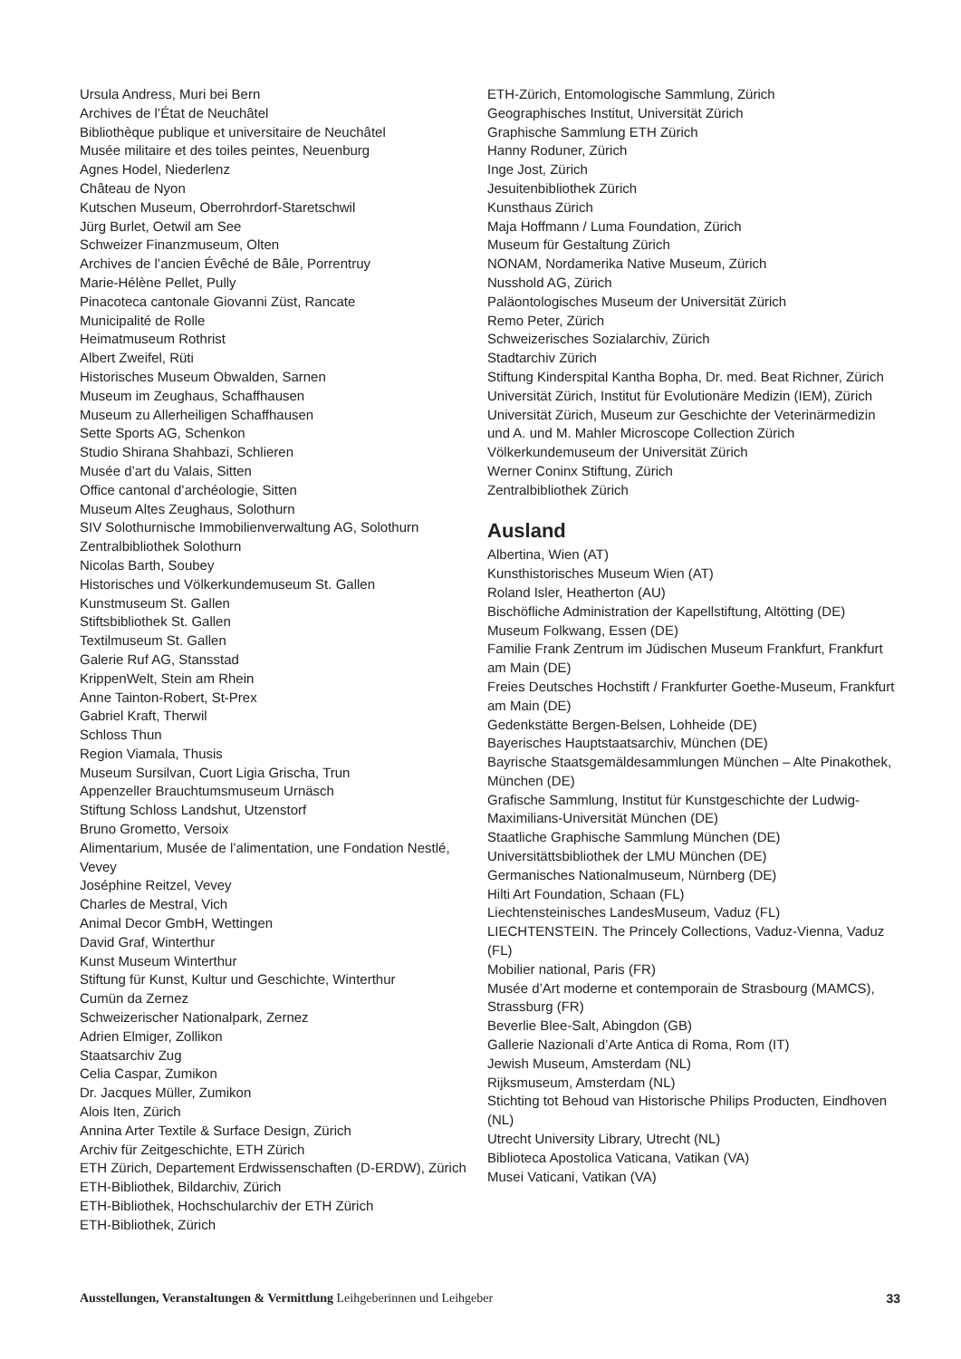Ursula Andress, Muri bei Bern
Archives de l’État de Neuchâtel
Bibliothèque publique et universitaire de Neuchâtel
Musée militaire et des toiles peintes, Neuenburg
Agnes Hodel, Niederlenz
Château de Nyon
Kutschen Museum, Oberrohrdorf-Staretschwil
Jürg Burlet, Oetwil am See
Schweizer Finanzmuseum, Olten
Archives de l’ancien Évêché de Bâle, Porrentruy
Marie-Hélène Pellet, Pully
Pinacoteca cantonale Giovanni Züst, Rancate
Municipalité de Rolle
Heimatmuseum Rothrist
Albert Zweifel, Rüti
Historisches Museum Obwalden, Sarnen
Museum im Zeughaus, Schaffhausen
Museum zu Allerheiligen Schaffhausen
Sette Sports AG, Schenkon
Studio Shirana Shahbazi, Schlieren
Musée d’art du Valais, Sitten
Office cantonal d’archéologie, Sitten
Museum Altes Zeughaus, Solothurn
SIV Solothurnische Immobilienverwaltung AG, Solothurn
Zentralbibliothek Solothurn
Nicolas Barth, Soubey
Historisches und Völkerkundemuseum St. Gallen
Kunstmuseum St. Gallen
Stiftsbibliothek St. Gallen
Textilmuseum St. Gallen
Galerie Ruf AG, Stansstad
KrippenWelt, Stein am Rhein
Anne Tainton-Robert, St-Prex
Gabriel Kraft, Therwil
Schloss Thun
Region Viamala, Thusis
Museum Sursilvan, Cuort Ligia Grischa, Trun
Appenzeller Brauchtumsmuseum Urnäsch
Stiftung Schloss Landshut, Utzenstorf
Bruno Grometto, Versoix
Alimentarium, Musée de l’alimentation, une Fondation Nestlé, Vevey
Joséphine Reitzel, Vevey
Charles de Mestral, Vich
Animal Decor GmbH, Wettingen
David Graf, Winterthur
Kunst Museum Winterthur
Stiftung für Kunst, Kultur und Geschichte, Winterthur
Cumün da Zernez
Schweizerischer Nationalpark, Zernez
Adrien Elmiger, Zollikon
Staatsarchiv Zug
Celia Caspar, Zumikon
Dr. Jacques Müller, Zumikon
Alois Iten, Zürich
Annina Arter Textile & Surface Design, Zürich
Archiv für Zeitgeschichte, ETH Zürich
ETH Zürich, Departement Erdwissenschaften (D-ERDW), Zürich
ETH-Bibliothek, Bildarchiv, Zürich
ETH-Bibliothek, Hochschularchiv der ETH Zürich
ETH-Bibliothek, Zürich
ETH-Zürich, Entomologische Sammlung, Zürich
Geographisches Institut, Universität Zürich
Graphische Sammlung ETH Zürich
Hanny Roduner, Zürich
Inge Jost, Zürich
Jesuitenbibliothek Zürich
Kunsthaus Zürich
Maja Hoffmann / Luma Foundation, Zürich
Museum für Gestaltung Zürich
NONAM, Nordamerika Native Museum, Zürich
Nusshold AG, Zürich
Paläontologisches Museum der Universität Zürich
Remo Peter, Zürich
Schweizerisches Sozialarchiv, Zürich
Stadtarchiv Zürich
Stiftung Kinderspital Kantha Bopha, Dr. med. Beat Richner, Zürich
Universität Zürich, Institut für Evolutionäre Medizin (IEM), Zürich
Universität Zürich, Museum zur Geschichte der Veterinärmedizin und A. und M. Mahler Microscope Collection Zürich
Völkerkundemuseum der Universität Zürich
Werner Coninx Stiftung, Zürich
Zentralbibliothek Zürich
Ausland
Albertina, Wien (AT)
Kunsthistorisches Museum Wien (AT)
Roland Isler, Heatherton (AU)
Bischöfliche Administration der Kapellstiftung, Altötting (DE)
Museum Folkwang, Essen (DE)
Familie Frank Zentrum im Jüdischen Museum Frankfurt, Frankfurt am Main (DE)
Freies Deutsches Hochstift / Frankfurter Goethe-Museum, Frankfurt am Main (DE)
Gedenkstätte Bergen-Belsen, Lohheide (DE)
Bayerisches Hauptstaatsarchiv, München (DE)
Bayrische Staatsgemäldesammlungen München – Alte Pinakothek, München (DE)
Grafische Sammlung, Institut für Kunstgeschichte der Ludwig-Maximilians-Universität München (DE)
Staatliche Graphische Sammlung München (DE)
Universitättsbibliothek der LMU München (DE)
Germanisches Nationalmuseum, Nürnberg (DE)
Hilti Art Foundation, Schaan (FL)
Liechtensteinisches LandesMuseum, Vaduz (FL)
LIECHTENSTEIN. The Princely Collections, Vaduz-Vienna, Vaduz (FL)
Mobilier national, Paris (FR)
Musée d’Art moderne et contemporain de Strasbourg (MAMCS), Strassburg (FR)
Beverlie Blee-Salt, Abingdon (GB)
Gallerie Nazionali d’Arte Antica di Roma, Rom (IT)
Jewish Museum, Amsterdam (NL)
Rijksmuseum, Amsterdam (NL)
Stichting tot Behoud van Historische Philips Producten, Eindhoven (NL)
Utrecht University Library, Utrecht (NL)
Biblioteca Apostolica Vaticana, Vatikan (VA)
Musei Vaticani, Vatikan (VA)
Ausstellungen, Veranstaltungen & Vermittlung Leihgeberinnen und Leihgeber 33